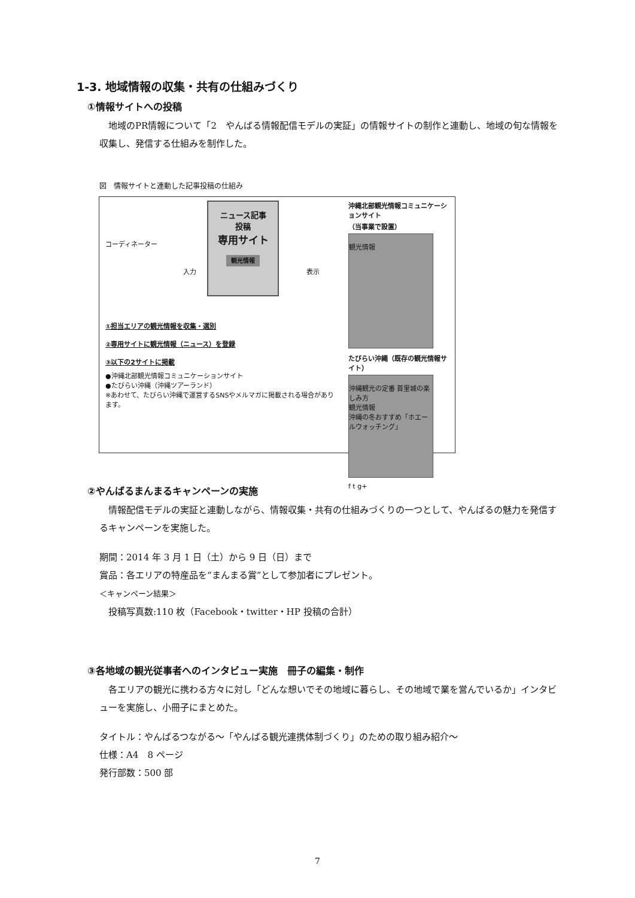1-3. 地域情報の収集・共有の仕組みづくり
①情報サイトへの投稿
地域のPR情報について「2　やんばる情報配信モデルの実証」の情報サイトの制作と連動し、地域の旬な情報を収集し、発信する仕組みを制作した。
図　情報サイトと連動した記事投稿の仕組み
コーディネーター
ニュース記事
投稿
専用サイト
観光情報
入力 表示
①担当エリアの観光情報を収集・選別
②専用サイトに観光情報（ニュース）を登録
③以下の2サイトに掲載
●沖縄北部観光情報コミュニケーションサイト
●たびらい沖縄（沖縄ツアーランド）
※あわせて、たびらい沖縄で運営するSNSやメルマガに掲載される場合があります。
沖縄北部観光情報コミュニケーションサイト
（当事業で設置）
観光情報
たびらい沖縄（既存の観光情報サイト）
沖縄観光の定番 首里城の楽しみ方
観光情報
沖縄の冬おすすめ「ホエールウォッチング」
f t g+
②やんばるまんまるキャンペーンの実施
情報配信モデルの実証と連動しながら、情報収集・共有の仕組みづくりの一つとして、やんばるの魅力を発信するキャンペーンを実施した。
期間：2014 年 3 月 1 日（土）から 9 日（日）まで
賞品：各エリアの特産品を“まんまる賞”として参加者にプレゼント。
＜キャンペーン結果＞
　投稿写真数:110 枚（Facebook・twitter・HP 投稿の合計）
③各地域の観光従事者へのインタビュー実施　冊子の編集・制作
各エリアの観光に携わる方々に対し「どんな想いでその地域に暮らし、その地域で業を営んでいるか」インタビューを実施し、小冊子にまとめた。
タイトル：やんばるつながる～「やんばる観光連携体制づくり」のための取り組み紹介～
仕様：A4　8 ページ
発行部数：500 部
7